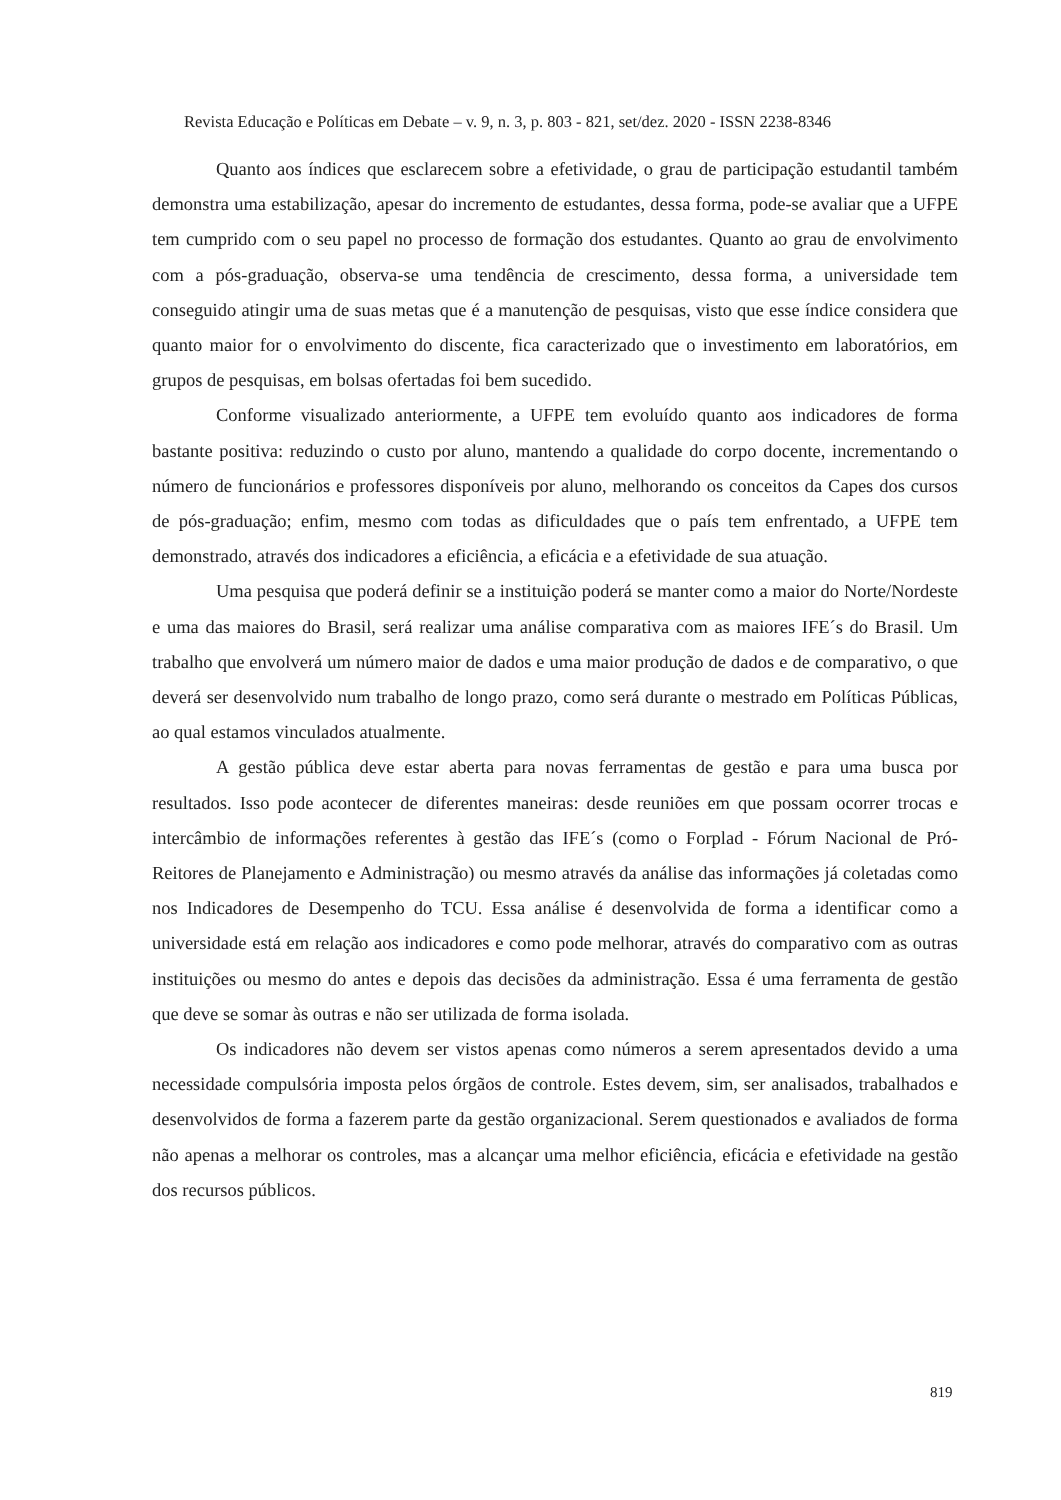Revista Educação e Políticas em Debate – v. 9, n. 3, p. 803 - 821, set/dez. 2020 - ISSN 2238-8346
Quanto aos índices que esclarecem sobre a efetividade, o grau de participação estudantil também demonstra uma estabilização, apesar do incremento de estudantes, dessa forma, pode-se avaliar que a UFPE tem cumprido com o seu papel no processo de formação dos estudantes. Quanto ao grau de envolvimento com a pós-graduação, observa-se uma tendência de crescimento, dessa forma, a universidade tem conseguido atingir uma de suas metas que é a manutenção de pesquisas, visto que esse índice considera que quanto maior for o envolvimento do discente, fica caracterizado que o investimento em laboratórios, em grupos de pesquisas, em bolsas ofertadas foi bem sucedido.
Conforme visualizado anteriormente, a UFPE tem evoluído quanto aos indicadores de forma bastante positiva: reduzindo o custo por aluno, mantendo a qualidade do corpo docente, incrementando o número de funcionários e professores disponíveis por aluno, melhorando os conceitos da Capes dos cursos de pós-graduação; enfim, mesmo com todas as dificuldades que o país tem enfrentado, a UFPE tem demonstrado, através dos indicadores a eficiência, a eficácia e a efetividade de sua atuação.
Uma pesquisa que poderá definir se a instituição poderá se manter como a maior do Norte/Nordeste e uma das maiores do Brasil, será realizar uma análise comparativa com as maiores IFE´s do Brasil. Um trabalho que envolverá um número maior de dados e uma maior produção de dados e de comparativo, o que deverá ser desenvolvido num trabalho de longo prazo, como será durante o mestrado em Políticas Públicas, ao qual estamos vinculados atualmente.
A gestão pública deve estar aberta para novas ferramentas de gestão e para uma busca por resultados. Isso pode acontecer de diferentes maneiras: desde reuniões em que possam ocorrer trocas e intercâmbio de informações referentes à gestão das IFE´s (como o Forplad - Fórum Nacional de Pró-Reitores de Planejamento e Administração) ou mesmo através da análise das informações já coletadas como nos Indicadores de Desempenho do TCU. Essa análise é desenvolvida de forma a identificar como a universidade está em relação aos indicadores e como pode melhorar, através do comparativo com as outras instituições ou mesmo do antes e depois das decisões da administração. Essa é uma ferramenta de gestão que deve se somar às outras e não ser utilizada de forma isolada.
Os indicadores não devem ser vistos apenas como números a serem apresentados devido a uma necessidade compulsória imposta pelos órgãos de controle. Estes devem, sim, ser analisados, trabalhados e desenvolvidos de forma a fazerem parte da gestão organizacional. Serem questionados e avaliados de forma não apenas a melhorar os controles, mas a alcançar uma melhor eficiência, eficácia e efetividade na gestão dos recursos públicos.
819